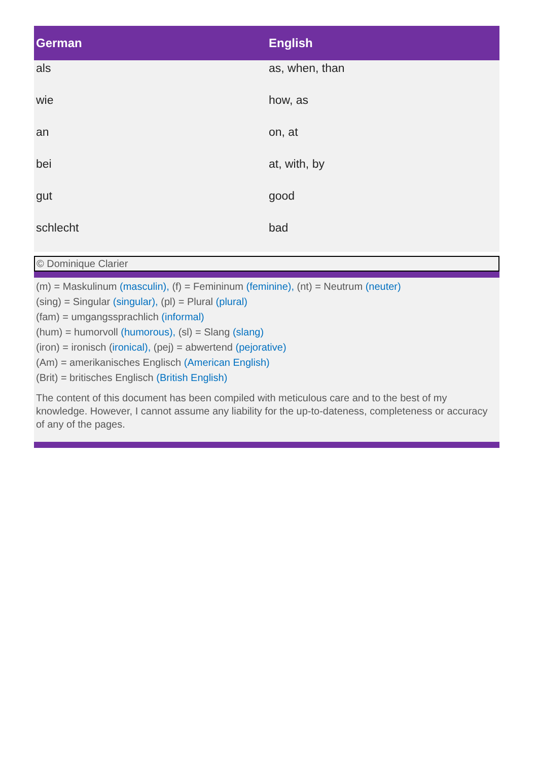| German | English |
| --- | --- |
| als | as, when, than |
| wie | how, as |
| an | on, at |
| bei | at, with, by |
| gut | good |
| schlecht | bad |
© Dominique Clarier
(m) = Maskulinum (masculin), (f) = Femininum (feminine), (nt) = Neutrum (neuter)
(sing) = Singular (singular), (pl) = Plural (plural)
(fam) = umgangssprachlich (informal)
(hum) = humorvoll (humorous), (sl) = Slang (slang)
(iron) = ironisch (ironical), (pej) = abwertend (pejorative)
(Am) = amerikanisches Englisch (American English)
(Brit) = britisches Englisch (British English)
The content of this document has been compiled with meticulous care and to the best of my knowledge. However, I cannot assume any liability for the up-to-dateness, completeness or accuracy of any of the pages.